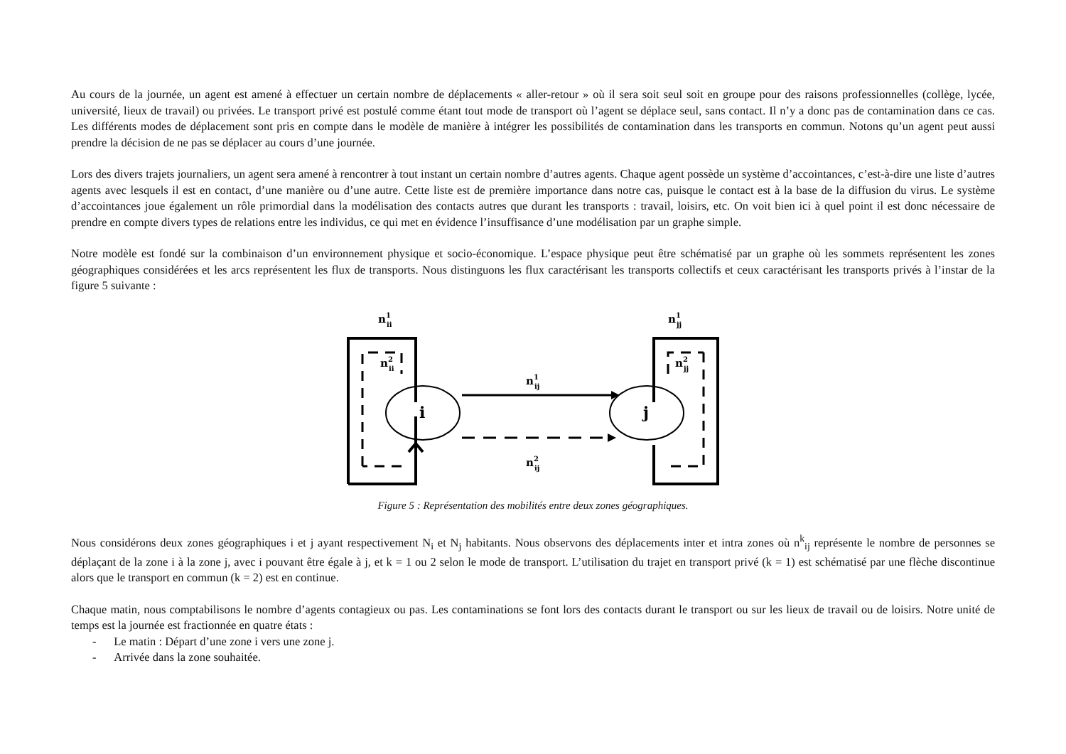Au cours de la journée, un agent est amené à effectuer un certain nombre de déplacements « aller-retour » où il sera soit seul soit en groupe pour des raisons professionnelles (collège, lycée, université, lieux de travail) ou privées. Le transport privé est postulé comme étant tout mode de transport où l’agent se déplace seul, sans contact. Il n’y a donc pas de contamination dans ce cas. Les différents modes de déplacement sont pris en compte dans le modèle de manière à intégrer les possibilités de contamination dans les transports en commun. Notons qu’un agent peut aussi prendre la décision de ne pas se déplacer au cours d’une journée.
Lors des divers trajets journaliers, un agent sera amené à rencontrer à tout instant un certain nombre d’autres agents. Chaque agent possède un système d’accointances, c’est-à-dire une liste d’autres agents avec lesquels il est en contact, d’une manière ou d’une autre. Cette liste est de première importance dans notre cas, puisque le contact est à la base de la diffusion du virus. Le système d’accointances joue également un rôle primordial dans la modélisation des contacts autres que durant les transports : travail, loisirs, etc. On voit bien ici à quel point il est donc nécessaire de prendre en compte divers types de relations entre les individus, ce qui met en évidence l’insuffisance d’une modélisation par un graphe simple.
Notre modèle est fondé sur la combinaison d’un environnement physique et socio-économique. L’espace physique peut être schématisé par un graphe où les sommets représentent les zones géographiques considérées et les arcs représentent les flux de transports. Nous distinguons les flux caractérisant les transports collectifs et ceux caractérisant les transports privés à l’instar de la figure 5 suivante :
n1ii
n1jj
n2ii
i
n1ij
n2ij
j
n2jj
Figure 5 : Représentation des mobilités entre deux zones géographiques.
Nous considérons deux zones géographiques i et j ayant respectivement N<sub>i</sub> et N<sub>j</sub> habitants. Nous observons des déplacements inter et intra zones où n<sup>k</sup><sub>ij</sub> représente le nombre de personnes se déplaçant de la zone i à la zone j, avec i pouvant être égale à j, et k = 1 ou 2 selon le mode de transport. L’utilisation du trajet en transport privé (k = 1) est schématisé par une flèche discontinue alors que le transport en commun (k = 2) est en continue.
Chaque matin, nous comptabilisons le nombre d’agents contagieux ou pas. Les contaminations se font lors des contacts durant le transport ou sur les lieux de travail ou de loisirs. Notre unité de temps est la journée est fractionnée en quatre états :
- Le matin : Départ d’une zone i vers une zone j.
- Arrivée dans la zone souhaitée.